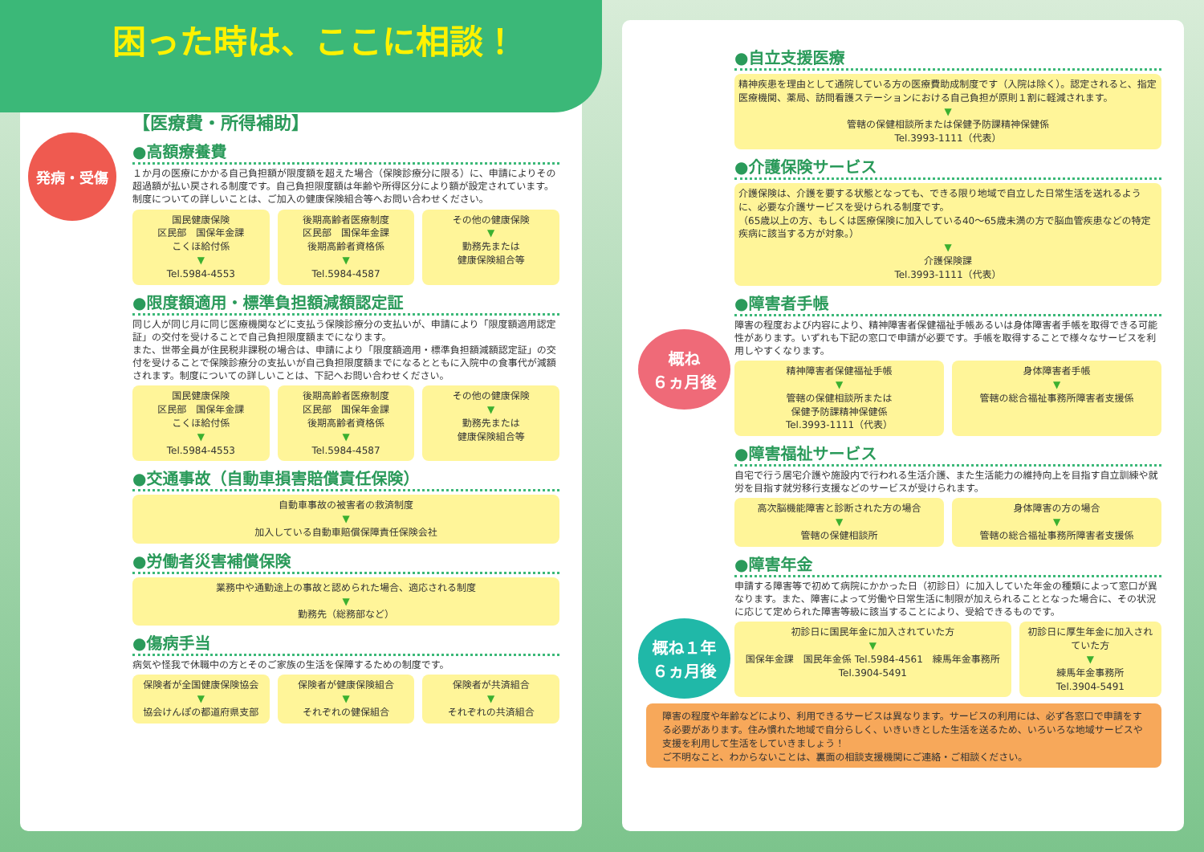困った時は、ここに相談！
発病・受傷
【医療費・所得補助】
●高額療養費
１か月の医療にかかる自己負担額が限度額を超えた場合（保険診療分に限る）に、申請によりその超過額が払い戻される制度です。自己負担限度額は年齢や所得区分により額が設定されています。制度についての詳しいことは、ご加入の健康保険組合等へお問い合わせください。
国民健康保険
区民部　国保年金課
こくほ給付係
▼
Tel.5984-4553
後期高齢者医療制度
区民部　国保年金課
後期高齢者資格係
▼
Tel.5984-4587
その他の健康保険
▼
勤務先または
健康保険組合等
●限度額適用・標準負担額減額認定証
同じ人が同じ月に同じ医療機関などに支払う保険診療分の支払いが、申請により「限度額適用認定証」の交付を受けることで自己負担限度額までになります。
また、世帯全員が住民税非課税の場合は、申請により「限度額適用・標準負担額減額認定証」の交付を受けることで保険診療分の支払いが自己負担限度額までになるとともに入院中の食事代が減額されます。制度についての詳しいことは、下記へお問い合わせください。
国民健康保険
区民部　国保年金課
こくほ給付係
▼
Tel.5984-4553
後期高齢者医療制度
区民部　国保年金課
後期高齢者資格係
▼
Tel.5984-4587
その他の健康保険
▼
勤務先または
健康保険組合等
●交通事故（自動車損害賠償責任保険）
自動車事故の被害者の救済制度
▼
加入している自動車賠償保障責任保険会社
●労働者災害補償保険
業務中や通勤途上の事故と認められた場合、適応される制度
▼
勤務先（総務部など）
●傷病手当
病気や怪我で休職中の方とそのご家族の生活を保障するための制度です。
保険者が全国健康保険協会
▼
協会けんぽの都道府県支部
保険者が健康保険組合
▼
それぞれの健保組合
保険者が共済組合
▼
それぞれの共済組合
概ね
６ヵ月後
概ね１年
６ヵ月後
●自立支援医療
精神疾患を理由として通院している方の医療費助成制度です（入院は除く）。認定されると、指定医療機関、薬局、訪問看護ステーションにおける自己負担が原則１割に軽減されます。
▼
管轄の保健相談所または保健予防課精神保健係
Tel.3993-1111（代表）
●介護保険サービス
介護保険は、介護を要する状態となっても、できる限り地域で自立した日常生活を送れるように、必要な介護サービスを受けられる制度です。
（65歳以上の方、もしくは医療保険に加入している40～65歳未満の方で脳血管疾患などの特定疾病に該当する方が対象。）
▼
介護保険課
Tel.3993-1111（代表）
●障害者手帳
障害の程度および内容により、精神障害者保健福祉手帳あるいは身体障害者手帳を取得できる可能性があります。いずれも下記の窓口で申請が必要です。手帳を取得することで様々なサービスを利用しやすくなります。
精神障害者保健福祉手帳
▼
管轄の保健相談所または
保健予防課精神保健係
Tel.3993-1111（代表）
身体障害者手帳
▼
管轄の総合福祉事務所障害者支援係
●障害福祉サービス
自宅で行う居宅介護や施設内で行われる生活介護、また生活能力の維持向上を目指す自立訓練や就労を目指す就労移行支援などのサービスが受けられます。
高次脳機能障害と診断された方の場合
▼
管轄の保健相談所
身体障害の方の場合
▼
管轄の総合福祉事務所障害者支援係
●障害年金
申請する障害等で初めて病院にかかった日（初診日）に加入していた年金の種類によって窓口が異なります。また、障害によって労働や日常生活に制限が加えられることとなった場合に、その状況に応じて定められた障害等級に該当することにより、受給できるものです。
初診日に国民年金に加入されていた方
▼
国保年金課　国民年金係 Tel.5984-4561　練馬年金事務所 Tel.3904-5491
初診日に厚生年金に加入されていた方
▼
練馬年金事務所
Tel.3904-5491
障害の程度や年齢などにより、利用できるサービスは異なります。サービスの利用には、必ず各窓口で申請をする必要があります。住み慣れた地域で自分らしく、いきいきとした生活を送るため、いろいろな地域サービスや支援を利用して生活をしていきましょう！
ご不明なこと、わからないことは、裏面の相談支援機関にご連絡・ご相談ください。